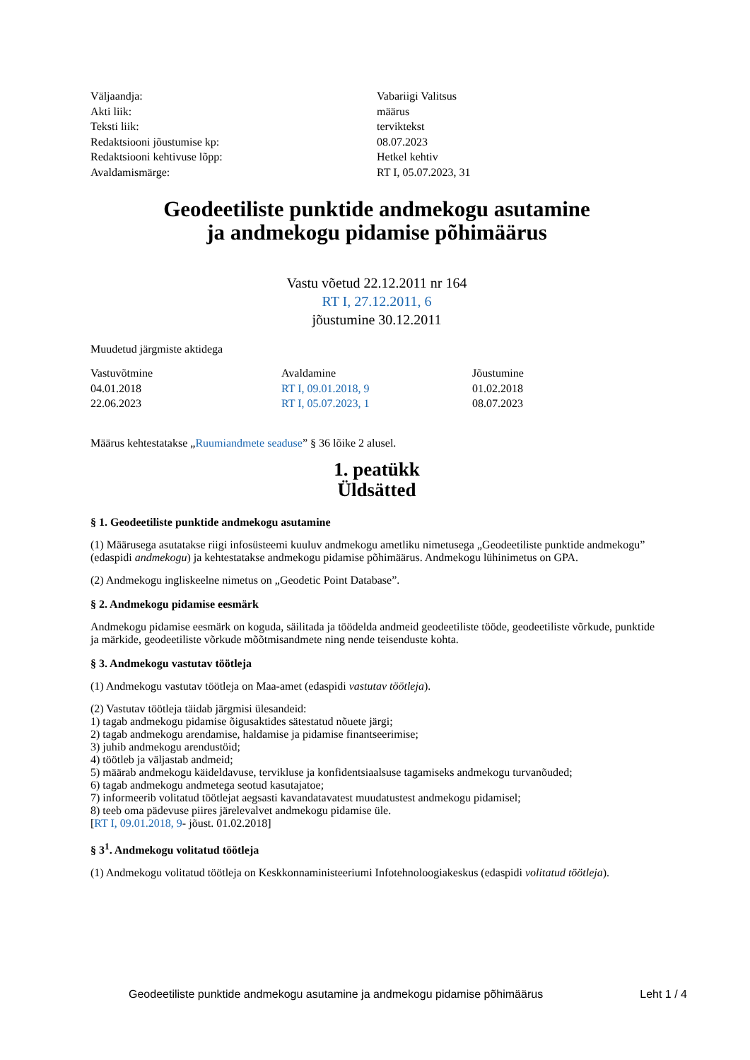| Väljaandja: | Vabariigi Valitsus |
| Akti liik: | määrus |
| Teksti liik: | terviktekst |
| Redaktsiooni jõustumise kp: | 08.07.2023 |
| Redaktsiooni kehtivuse lõpp: | Hetkel kehtiv |
| Avaldamismärge: | RT I, 05.07.2023, 31 |
Geodeetiliste punktide andmekogu asutamine
ja andmekogu pidamise põhimäärus
Vastu võetud 22.12.2011 nr 164
RT I, 27.12.2011, 6
jõustumine 30.12.2011
Muudetud järgmiste aktidega
| Vastuvõtmine | Avaldamine | Jõustumine |
| --- | --- | --- |
| 04.01.2018 | RT I, 09.01.2018, 9 | 01.02.2018 |
| 22.06.2023 | RT I, 05.07.2023, 1 | 08.07.2023 |
Määrus kehtestatakse „Ruumiandmete seaduse” § 36 lõike 2 alusel.
1. peatükk
Üldsätted
§ 1. Geodeetiliste punktide andmekogu asutamine
(1) Määrusega asutatakse riigi infosüsteemi kuuluv andmekogu ametliku nimetusega „Geodeetiliste punktide andmekogu” (edaspidi andmekogu) ja kehtestatakse andmekogu pidamise põhimäärus. Andmekogu lühinimetus on GPA.
(2) Andmekogu ingliskeelne nimetus on „Geodetic Point Database”.
§ 2. Andmekogu pidamise eesmärk
Andmekogu pidamise eesmärk on koguda, säilitada ja töödelda andmeid geodeetiliste tööde, geodeetiliste võrkude, punktide ja märkide, geodeetiliste võrkude mõõtmisandmete ning nende teisenduste kohta.
§ 3. Andmekogu vastutav töötleja
(1) Andmekogu vastutav töötleja on Maa-amet (edaspidi vastutav töötleja).
(2) Vastutav töötleja täidab järgmisi ülesandeid:
1) tagab andmekogu pidamise õigusaktides sätestatud nõuete järgi;
2) tagab andmekogu arendamise, haldamise ja pidamise finantseerimise;
3) juhib andmekogu arendustöid;
4) töötleb ja väljastab andmeid;
5) määrab andmekogu käideldavuse, tervikluse ja konfidentsiaalsuse tagamiseks andmekogu turvanõuded;
6) tagab andmekogu andmetega seotud kasutajatoe;
7) informeerib volitatud töötlejat aegsasti kavandatavatest muudatustest andmekogu pidamisel;
8) teeb oma pädevuse piires järelevalvet andmekogu pidamise üle.
[RT I, 09.01.2018, 9- jõust. 01.02.2018]
§ 3<sup>1</sup>. Andmekogu volitatud töötleja
(1) Andmekogu volitatud töötleja on Keskkonnaministeeriumi Infotehnoloogiakeskus (edaspidi volitatud töötleja).
Geodeetiliste punktide andmekogu asutamine ja andmekogu pidamise põhimäärus Leht 1 / 4